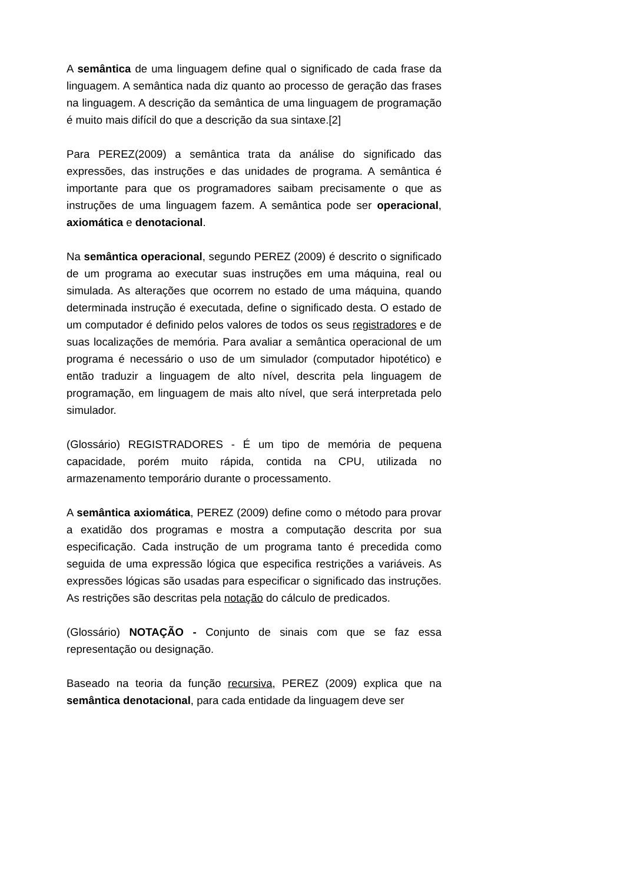A semântica de uma linguagem define qual o significado de cada frase da linguagem. A semântica nada diz quanto ao processo de geração das frases na linguagem. A descrição da semântica de uma linguagem de programação é muito mais difícil do que a descrição da sua sintaxe.[2]
Para PEREZ(2009) a semântica trata da análise do significado das expressões, das instruções e das unidades de programa. A semântica é importante para que os programadores saibam precisamente o que as instruções de uma linguagem fazem. A semântica pode ser operacional, axiomática e denotacional.
Na semântica operacional, segundo PEREZ (2009) é descrito o significado de um programa ao executar suas instruções em uma máquina, real ou simulada. As alterações que ocorrem no estado de uma máquina, quando determinada instrução é executada, define o significado desta. O estado de um computador é definido pelos valores de todos os seus registradores e de suas localizações de memória. Para avaliar a semântica operacional de um programa é necessário o uso de um simulador (computador hipotético) e então traduzir a linguagem de alto nível, descrita pela linguagem de programação, em linguagem de mais alto nível, que será interpretada pelo simulador.
(Glossário) REGISTRADORES - É um tipo de memória de pequena capacidade, porém muito rápida, contida na CPU, utilizada no armazenamento temporário durante o processamento.
A semântica axiomática, PEREZ (2009) define como o método para provar a exatidão dos programas e mostra a computação descrita por sua especificação. Cada instrução de um programa tanto é precedida como seguida de uma expressão lógica que especifica restrições a variáveis. As expressões lógicas são usadas para especificar o significado das instruções. As restrições são descritas pela notação do cálculo de predicados.
(Glossário) NOTAÇÃO - Conjunto de sinais com que se faz essa representação ou designação.
Baseado na teoria da função recursiva, PEREZ (2009) explica que na semântica denotacional, para cada entidade da linguagem deve ser